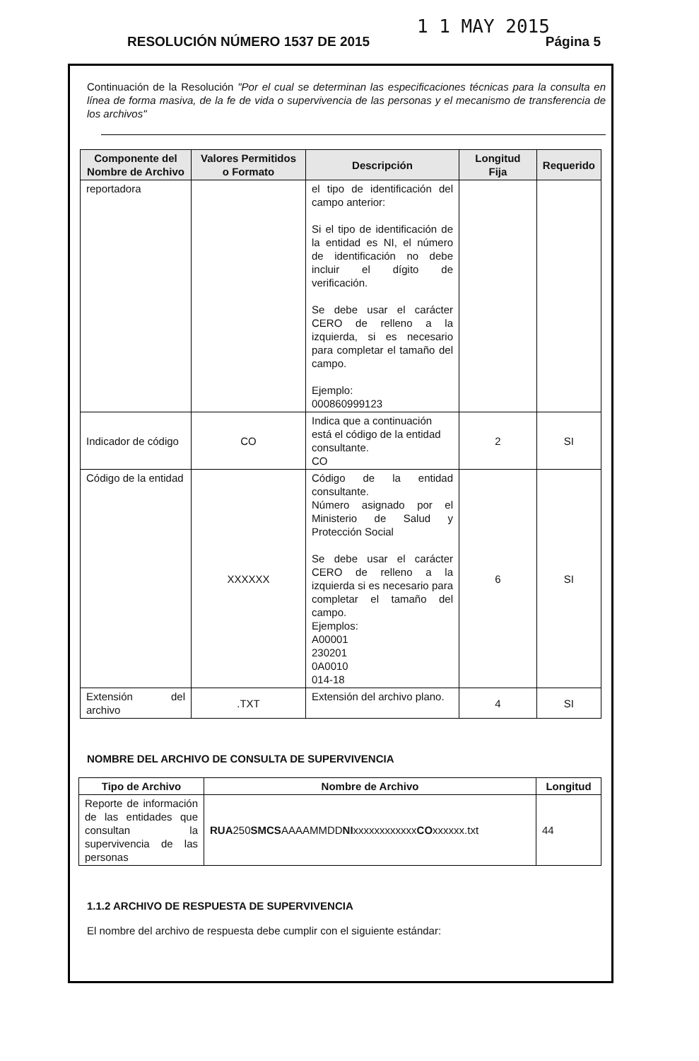1 1 MAY 2015
RESOLUCIÓN NÚMERO 1537 DE 2015 Página 5
Continuación de la Resolución "Por el cual se determinan las especificaciones técnicas para la consulta en línea de forma masiva, de la fe de vida o supervivencia de las personas y el mecanismo de transferencia de los archivos"
| Componente del Nombre de Archivo | Valores Permitidos o Formato | Descripción | Longitud Fija | Requerido |
| --- | --- | --- | --- | --- |
| reportadora | | el tipo de identificación del campo anterior: Si el tipo de identificación de la entidad es NI, el número de identificación no debe incluir el dígito de verificación. Se debe usar el carácter CERO de relleno a la izquierda, si es necesario para completar el tamaño del campo. Ejemplo: 000860999123 | | |
| Indicador de código | CO | Indica que a continuación está el código de la entidad consultante. CO | 2 | SI |
| Código de la entidad | XXXXXX | Código de la entidad consultante. Número asignado por el Ministerio de Salud y Protección Social Se debe usar el carácter CERO de relleno a la izquierda si es necesario para completar el tamaño del campo. Ejemplos: A00001 230201 0A0010 014-18 | 6 | SI |
| Extensión del archivo | .TXT | Extensión del archivo plano. | 4 | SI |
NOMBRE DEL ARCHIVO DE CONSULTA DE SUPERVIVENCIA
| Tipo de Archivo | Nombre de Archivo | Longitud |
| --- | --- | --- |
| Reporte de información de las entidades que consultan la supervivencia de las personas | RUA 250 SMCS AAAAMMDD NI xxxxxxxxxxxx CO xxxxxx.txt | 44 |
1.1.2 ARCHIVO DE RESPUESTA DE SUPERVIVENCIA
El nombre del archivo de respuesta debe cumplir con el siguiente estándar: